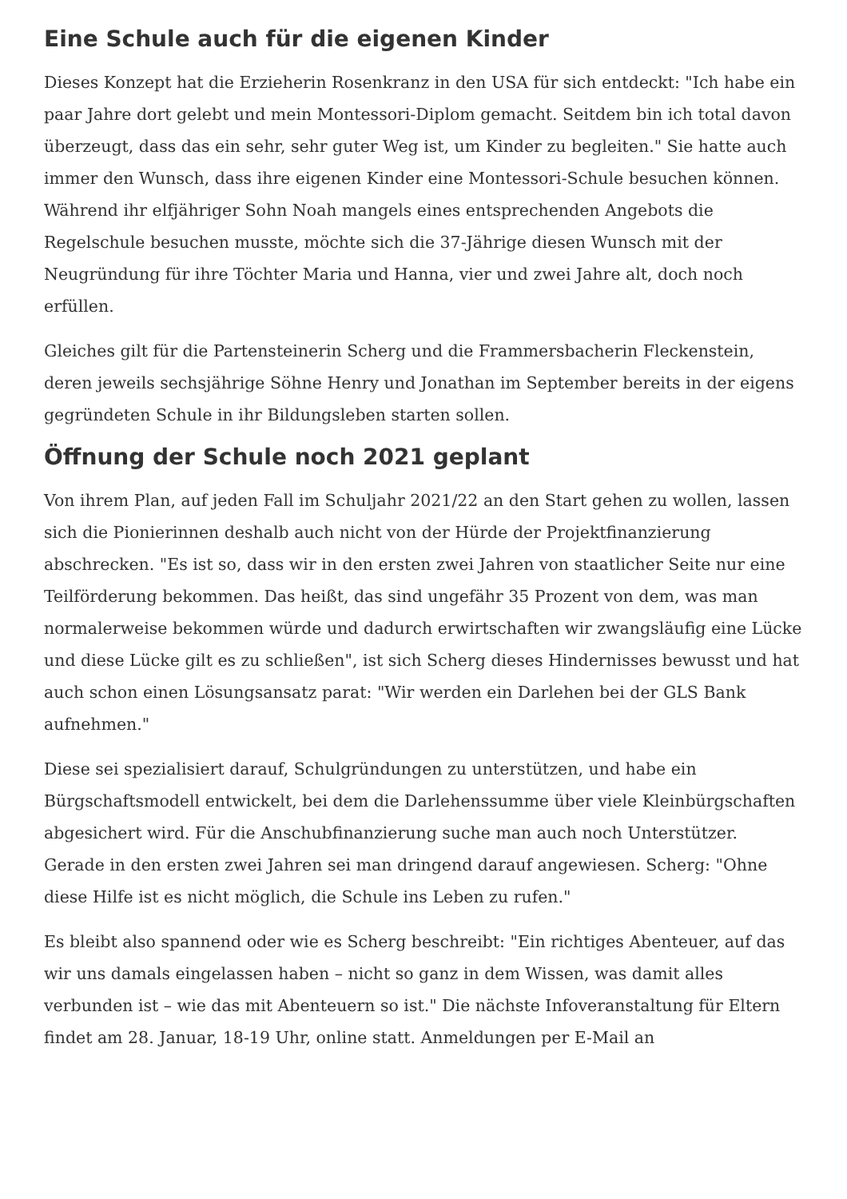Eine Schule auch für die eigenen Kinder
Dieses Konzept hat die Erzieherin Rosenkranz in den USA für sich entdeckt: "Ich habe ein paar Jahre dort gelebt und mein Montessori-Diplom gemacht. Seitdem bin ich total davon überzeugt, dass das ein sehr, sehr guter Weg ist, um Kinder zu begleiten." Sie hatte auch immer den Wunsch, dass ihre eigenen Kinder eine Montessori-Schule besuchen können. Während ihr elfjähriger Sohn Noah mangels eines entsprechenden Angebots die Regelschule besuchen musste, möchte sich die 37-Jährige diesen Wunsch mit der Neugründung für ihre Töchter Maria und Hanna, vier und zwei Jahre alt, doch noch erfüllen.
Gleiches gilt für die Partensteinerin Scherg und die Frammersbacherin Fleckenstein, deren jeweils sechsjährige Söhne Henry und Jonathan im September bereits in der eigens gegründeten Schule in ihr Bildungsleben starten sollen.
Öffnung der Schule noch 2021 geplant
Von ihrem Plan, auf jeden Fall im Schuljahr 2021/22 an den Start gehen zu wollen, lassen sich die Pionierinnen deshalb auch nicht von der Hürde der Projektfinanzierung abschrecken. "Es ist so, dass wir in den ersten zwei Jahren von staatlicher Seite nur eine Teilförderung bekommen. Das heißt, das sind ungefähr 35 Prozent von dem, was man normalerweise bekommen würde und dadurch erwirtschaften wir zwangsläufig eine Lücke und diese Lücke gilt es zu schließen", ist sich Scherg dieses Hindernisses bewusst und hat auch schon einen Lösungsansatz parat: "Wir werden ein Darlehen bei der GLS Bank aufnehmen."
Diese sei spezialisiert darauf, Schulgründungen zu unterstützen, und habe ein Bürgschaftsmodell entwickelt, bei dem die Darlehenssumme über viele Kleinbürgschaften abgesichert wird. Für die Anschubfinanzierung suche man auch noch Unterstützer. Gerade in den ersten zwei Jahren sei man dringend darauf angewiesen. Scherg: "Ohne diese Hilfe ist es nicht möglich, die Schule ins Leben zu rufen."
Es bleibt also spannend oder wie es Scherg beschreibt: "Ein richtiges Abenteuer, auf das wir uns damals eingelassen haben – nicht so ganz in dem Wissen, was damit alles verbunden ist – wie das mit Abenteuern so ist." Die nächste Infoveranstaltung für Eltern findet am 28. Januar, 18-19 Uhr, online statt. Anmeldungen per E-Mail an